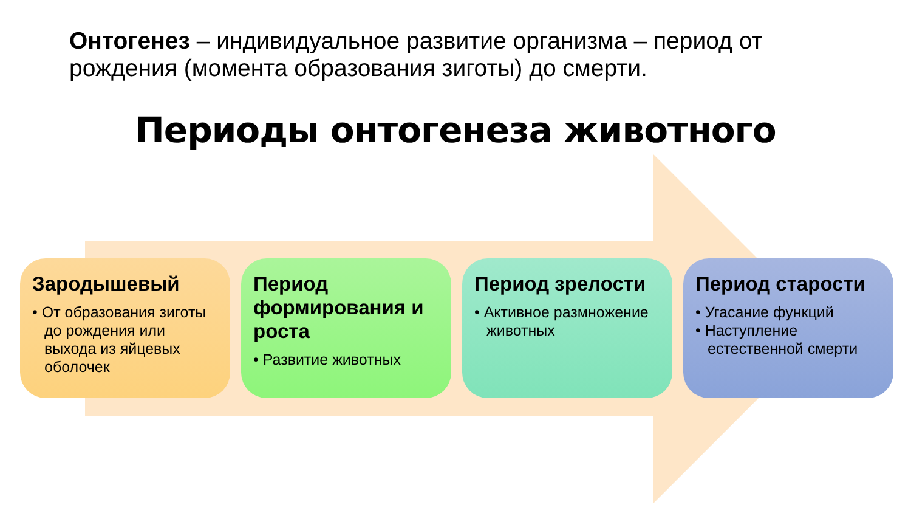Онтогенез – индивидуальное развитие организма – период от рождения (момента образования зиготы) до смерти.
Периоды онтогенеза животного
Зародышевый
• От образования зиготы до рождения или выхода из яйцевых оболочек
Период формирования и роста
• Развитие животных
Период зрелости
• Активное размножение животных
Период старости
• Угасание функций
• Наступление естественной смерти